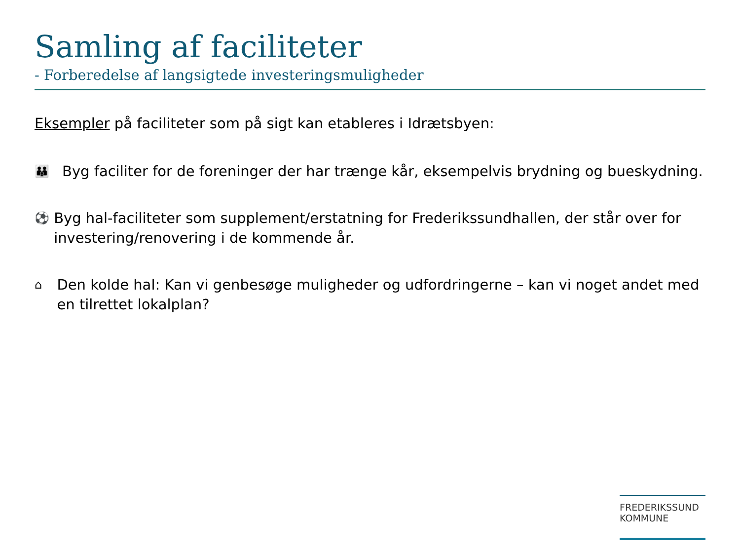Samling af faciliteter
- Forberedelse af langsigtede investeringsmuligheder
Eksempler på faciliteter som på sigt kan etableres i Idrætsbyen:
👪
Byg faciliter for de foreninger der har trænge kår, eksempelvis brydning og bueskydning.
⚽
Byg hal-faciliteter som supplement/erstatning for Frederikssundhallen, der står over for investering/renovering i de kommende år.
⌂
Den kolde hal: Kan vi genbesøge muligheder og udfordringerne – kan vi noget andet med en tilrettet lokalplan?
FREDERIKSSUND
KOMMUNE